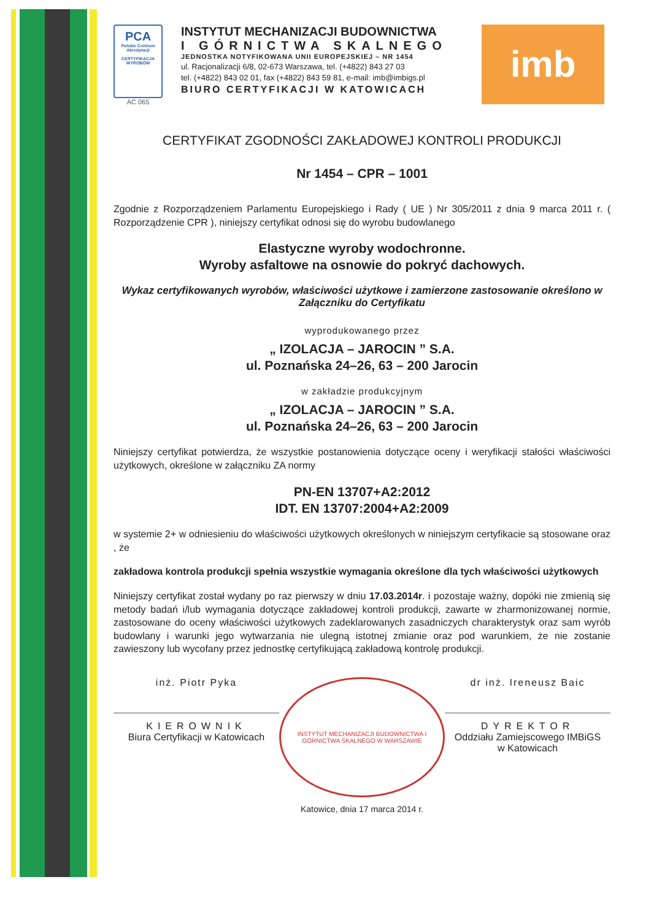PCA
Polskie Centrum Akredytacji
CERTYFIKACJA WYROBÓW
AC 065
INSTYTUT MECHANIZACJI BUDOWNICTWA
I GÓRNICTWA SKALNEGO
JEDNOSTKA NOTYFIKOWANA UNII EUROPEJSKIEJ – NR 1454
ul. Racjonalizacji 6/8, 02-673 Warszawa, tel. (+4822) 843 27 03
tel. (+4822) 843 02 01, fax (+4822) 843 59 81, e-mail: imb@imbigs.pl
BIURO CERTYFIKACJI W KATOWICACH
imb
CERTYFIKAT ZGODNOŚCI ZAKŁADOWEJ KONTROLI PRODUKCJI
Nr 1454 – CPR – 1001
Zgodnie z Rozporządzeniem Parlamentu Europejskiego i Rady ( UE ) Nr 305/2011 z dnia 9 marca 2011 r. ( Rozporządzenie CPR ), niniejszy certyfikat odnosi się do wyrobu budowlanego
Elastyczne wyroby wodochronne.
Wyroby asfaltowe na osnowie do pokryć dachowych.
Wykaz certyfikowanych wyrobów, właściwości użytkowe i zamierzone zastosowanie określono w Załączniku do Certyfikatu
wyprodukowanego przez
„ IZOLACJA – JAROCIN ” S.A.
ul. Poznańska 24–26, 63 – 200 Jarocin
w zakładzie produkcyjnym
„ IZOLACJA – JAROCIN ” S.A.
ul. Poznańska 24–26, 63 – 200 Jarocin
Niniejszy certyfikat potwierdza, że wszystkie postanowienia dotyczące oceny i weryfikacji stałości właściwości użytkowych, określone w załączniku ZA normy
PN-EN 13707+A2:2012
IDT. EN 13707:2004+A2:2009
w systemie 2+ w odniesieniu do właściwości użytkowych określonych w niniejszym certyfikacie są stosowane oraz , że
zakładowa kontrola produkcji spełnia wszystkie wymagania określone dla tych właściwości użytkowych
Niniejszy certyfikat został wydany po raz pierwszy w dniu 17.03.2014r. i pozostaje ważny, dopóki nie zmienią się metody badań i/lub wymagania dotyczące zakładowej kontroli produkcji, zawarte w zharmonizowanej normie, zastosowane do oceny właściwości użytkowych zadeklarowanych zasadniczych charakterystyk oraz sam wyrób budowlany i warunki jego wytwarzania nie ulegną istotnej zmianie oraz pod warunkiem, że nie zostanie zawieszony lub wycofany przez jednostkę certyfikującą zakładową kontrolę produkcji.
inż. Piotr Pyka
KIEROWNIK
Biura Certyfikacji w Katowicach
INSTYTUT MECHANIZACJI BUDOWNICTWA I GÓRNICTWA SKALNEGO W WARSZAWIE
dr inż. Ireneusz Baic
DYREKTOR
Oddziału Zamiejscowego IMBiGS
w Katowicach
Katowice, dnia 17 marca 2014 r.